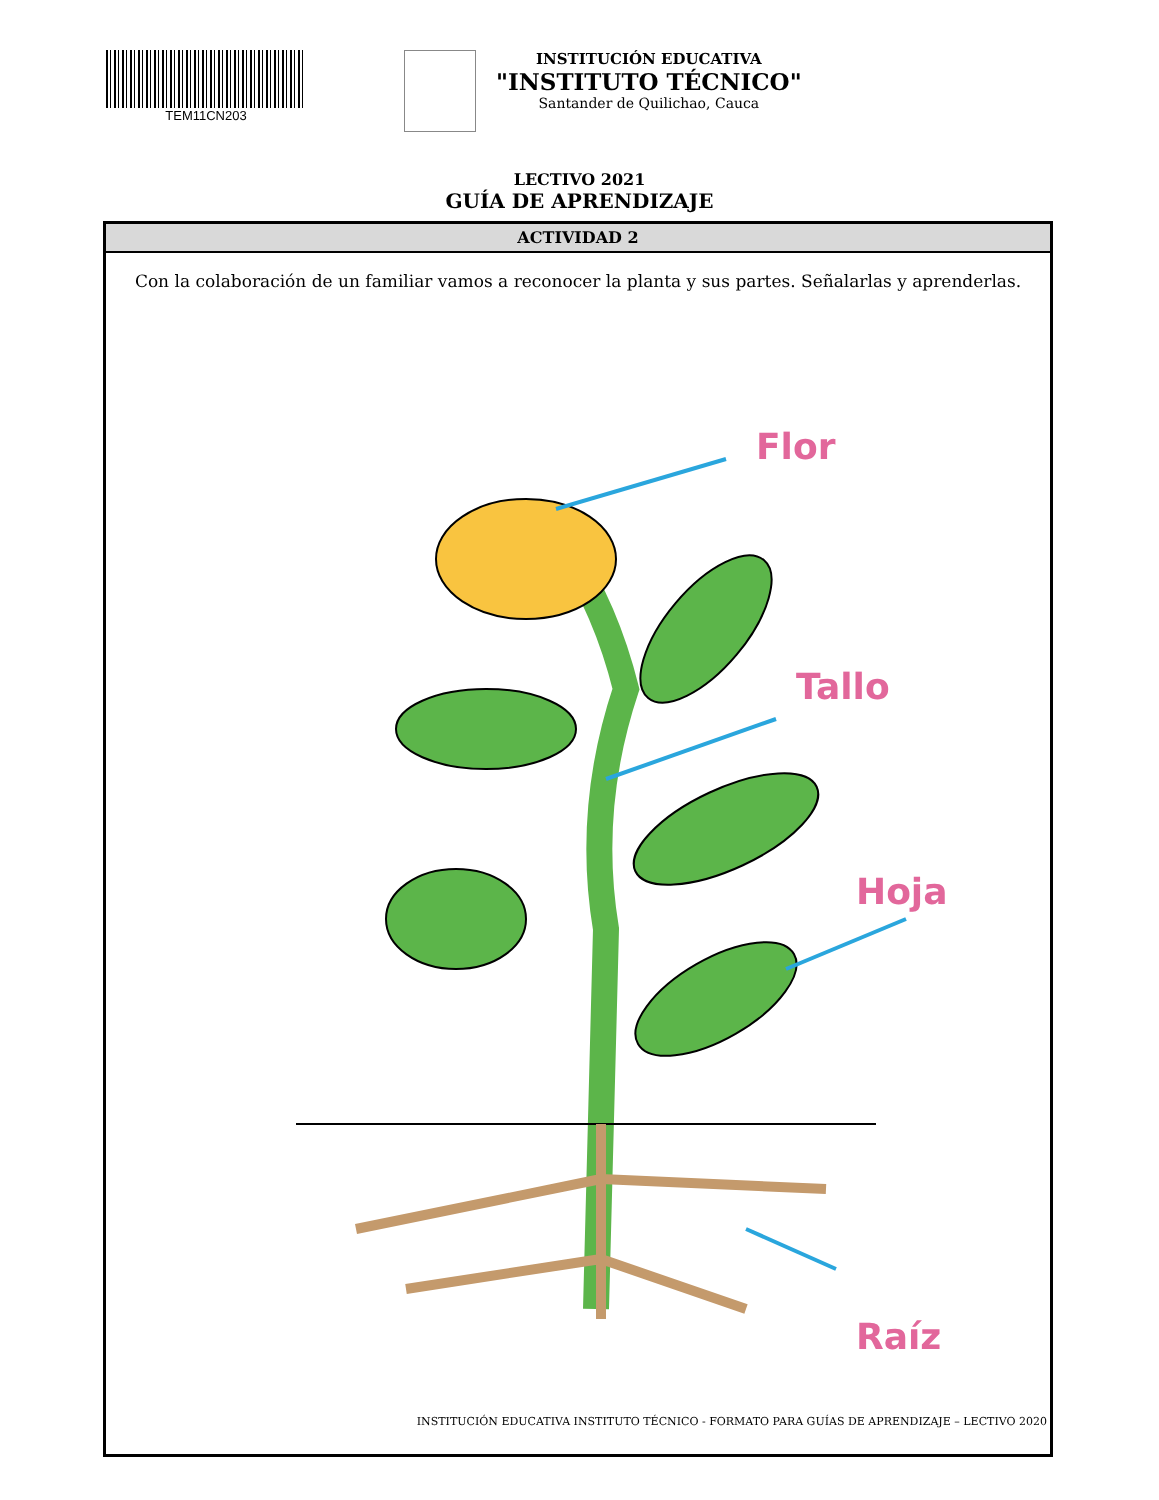TEM11CN203
INSTITUCIÓN EDUCATIVA
"INSTITUTO TÉCNICO"
Santander de Quilichao, Cauca
LECTIVO 2021
GUÍA DE APRENDIZAJE
ACTIVIDAD 2
Con la colaboración de un familiar vamos a reconocer la planta y sus partes. Señalarlas y aprenderlas.
Flor
Tallo
Hoja
Raíz
INSTITUCIÓN EDUCATIVA INSTITUTO TÉCNICO - FORMATO PARA GUÍAS DE APRENDIZAJE – LECTIVO 2020